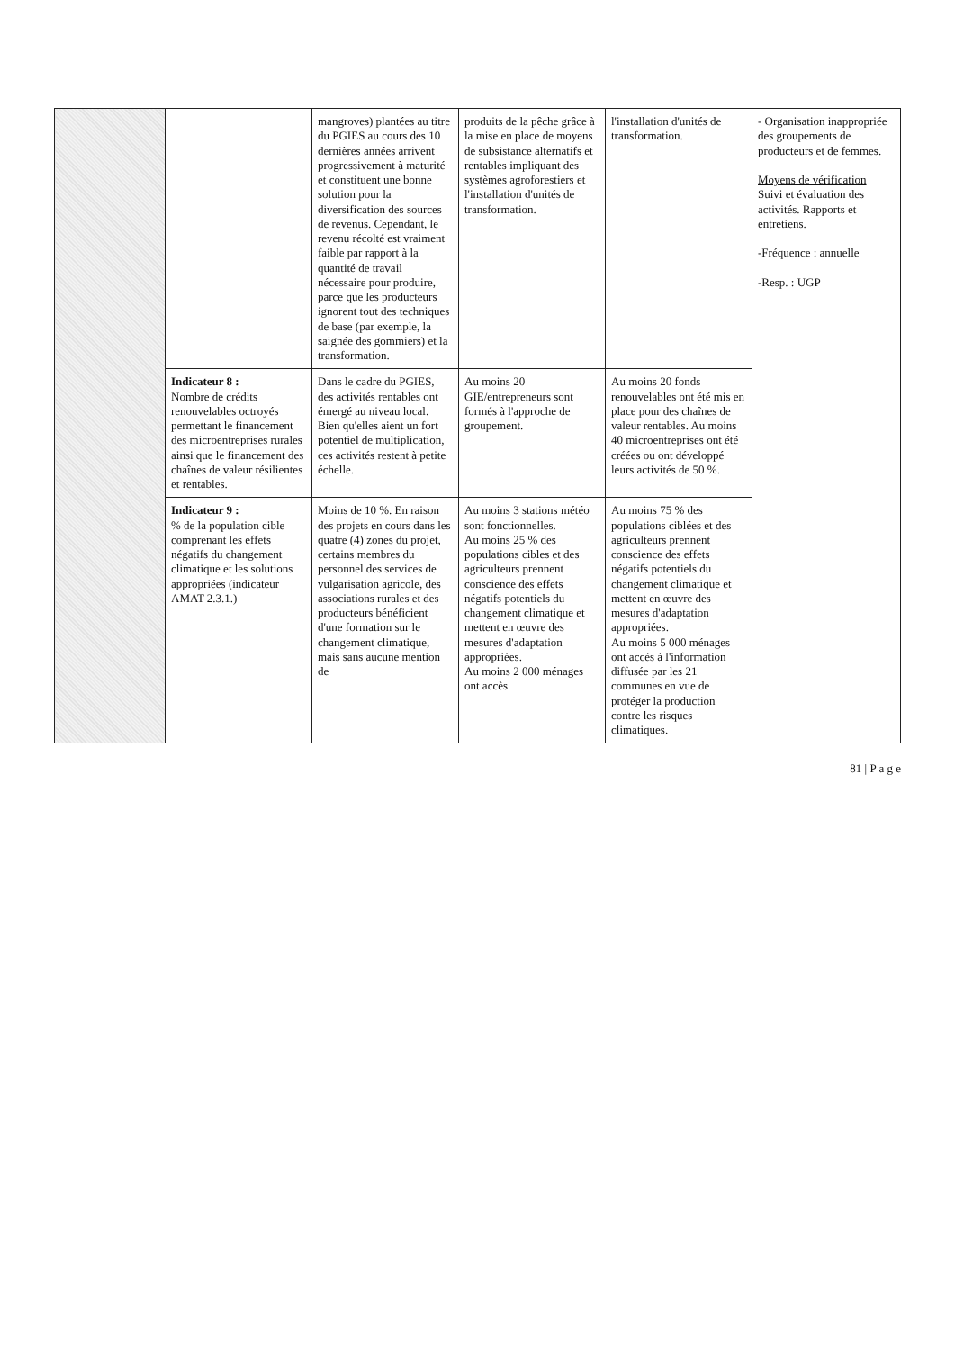| | | mangroves) plantées au titre du PGIES au cours des 10 dernières années arrivent progressivement à maturité et constituent une bonne solution pour la diversification des sources de revenus. Cependant, le revenu récolté est vraiment faible par rapport à la quantité de travail nécessaire pour produire, parce que les producteurs ignorent tout des techniques de base (par exemple, la saignée des gommiers) et la transformation. | produits de la pêche grâce à la mise en place de moyens de subsistance alternatifs et rentables impliquant des systèmes agroforestiers et l'installation d'unités de transformation. | l'installation d'unités de transformation. | - Organisation inappropriée des groupements de producteurs et de femmes. Moyens de vérification Suivi et évaluation des activités. Rapports et entretiens. -Fréquence : annuelle -Resp. : UGP |
| | Indicateur 8 : Nombre de crédits renouvelables octroyés permettant le financement des microentreprises rurales ainsi que le financement des chaînes de valeur résilientes et rentables. | Dans le cadre du PGIES, des activités rentables ont émergé au niveau local. Bien qu'elles aient un fort potentiel de multiplication, ces activités restent à petite échelle. | Au moins 20 GIE/entrepreneurs sont formés à l'approche de groupement. | Au moins 20 fonds renouvelables ont été mis en place pour des chaînes de valeur rentables. Au moins 40 microentreprises ont été créées ou ont développé leurs activités de 50 %. | |
| | Indicateur 9 : % de la population cible comprenant les effets négatifs du changement climatique et les solutions appropriées (indicateur AMAT 2.3.1.) | Moins de 10 %. En raison des projets en cours dans les quatre (4) zones du projet, certains membres du personnel des services de vulgarisation agricole, des associations rurales et des producteurs bénéficient d'une formation sur le changement climatique, mais sans aucune mention de | Au moins 3 stations météo sont fonctionnelles. Au moins 25 % des populations cibles et des agriculteurs prennent conscience des effets négatifs potentiels du changement climatique et mettent en œuvre des mesures d'adaptation appropriées. Au moins 2 000 ménages ont accès | Au moins 75 % des populations ciblées et des agriculteurs prennent conscience des effets négatifs potentiels du changement climatique et mettent en œuvre des mesures d'adaptation appropriées. Au moins 5 000 ménages ont accès à l'information diffusée par les 21 communes en vue de protéger la production contre les risques climatiques. | |
81 | P a g e